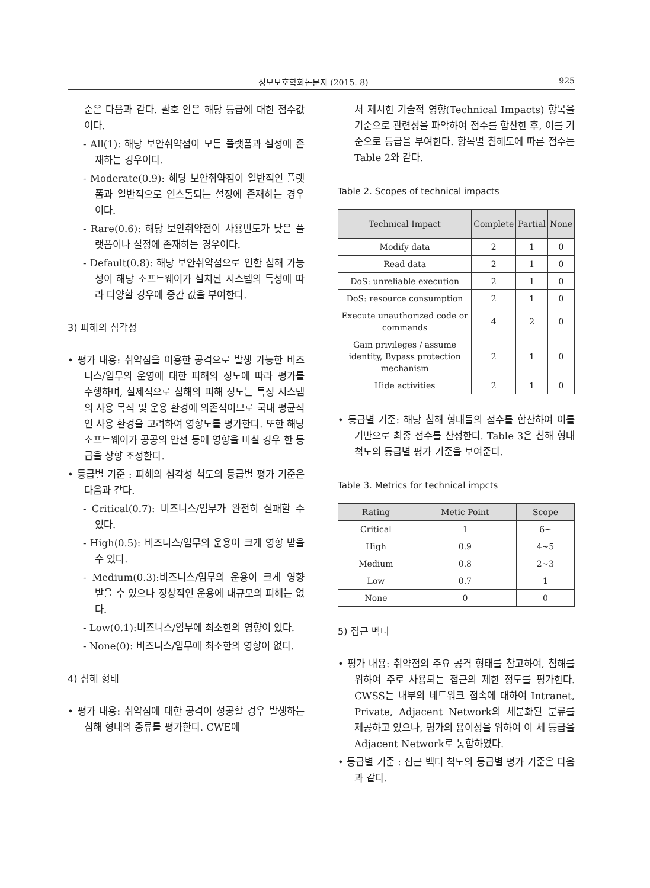정보보호학회논문지 (2015. 8) 925
준은 다음과 같다. 괄호 안은 해당 등급에 대한 점수값이다.
- All(1): 해당 보안취약점이 모든 플랫폼과 설정에 존재하는 경우이다.
- Moderate(0.9): 해당 보안취약점이 일반적인 플랫폼과 일반적으로 인스톨되는 설정에 존재하는 경우이다.
- Rare(0.6): 해당 보안취약점이 사용빈도가 낮은 플랫폼이나 설정에 존재하는 경우이다.
- Default(0.8): 해당 보안취약점으로 인한 침해 가능성이 해당 소프트웨어가 설치된 시스템의 특성에 따라 다양할 경우에 중간 값을 부여한다.
3) 피해의 심각성
• 평가 내용: 취약점을 이용한 공격으로 발생 가능한 비즈니스/임무의 운영에 대한 피해의 정도에 따라 평가를 수행하며, 실제적으로 침해의 피해 정도는 특정 시스템의 사용 목적 및 운용 환경에 의존적이므로 국내 평균적인 사용 환경을 고려하여 영향도를 평가한다. 또한 해당 소프트웨어가 공공의 안전 등에 영향을 미칠 경우 한 등급을 상향 조정한다.
• 등급별 기준 : 피해의 심각성 척도의 등급별 평가 기준은 다음과 같다.
- Critical(0.7): 비즈니스/임무가 완전히 실패할 수 있다.
- High(0.5): 비즈니스/임무의 운용이 크게 영향 받을 수 있다.
- Medium(0.3):비즈니스/임무의 운용이 크게 영향 받을 수 있으나 정상적인 운용에 대규모의 피해는 없다.
- Low(0.1):비즈니스/임무에 최소한의 영향이 있다.
- None(0): 비즈니스/임무에 최소한의 영향이 없다.
4) 침해 형태
• 평가 내용: 취약점에 대한 공격이 성공할 경우 발생하는 침해 형태의 종류를 평가한다. CWE에
서 제시한 기술적 영향(Technical Impacts) 항목을 기준으로 관련성을 파악하여 점수를 합산한 후, 이를 기준으로 등급을 부여한다. 항목별 침해도에 따른 점수는 Table 2와 같다.
Table 2. Scopes of technical impacts
| Technical Impact | Complete | Partial | None |
| --- | --- | --- | --- |
| Modify data | 2 | 1 | 0 |
| Read data | 2 | 1 | 0 |
| DoS: unreliable execution | 2 | 1 | 0 |
| DoS: resource consumption | 2 | 1 | 0 |
| Execute unauthorized code or commands | 4 | 2 | 0 |
| Gain privileges / assume identity, Bypass protection mechanism | 2 | 1 | 0 |
| Hide activities | 2 | 1 | 0 |
• 등급별 기준: 해당 침해 형태들의 점수를 합산하여 이를 기반으로 최종 점수를 산정한다. Table 3은 침해 형태 척도의 등급별 평가 기준을 보여준다.
Table 3. Metrics for technical impcts
| Rating | Metic Point | Scope |
| --- | --- | --- |
| Critical | 1 | 6~ |
| High | 0.9 | 4~5 |
| Medium | 0.8 | 2~3 |
| Low | 0.7 | 1 |
| None | 0 | 0 |
5) 접근 벡터
• 평가 내용: 취약점의 주요 공격 형태를 참고하여, 침해를 위하여 주로 사용되는 접근의 제한 정도를 평가한다. CWSS는 내부의 네트워크 접속에 대하여 Intranet, Private, Adjacent Network의 세분화된 분류를 제공하고 있으나, 평가의 용이성을 위하여 이 세 등급을 Adjacent Network로 통합하였다.
• 등급별 기준 : 접근 벡터 척도의 등급별 평가 기준은 다음과 같다.